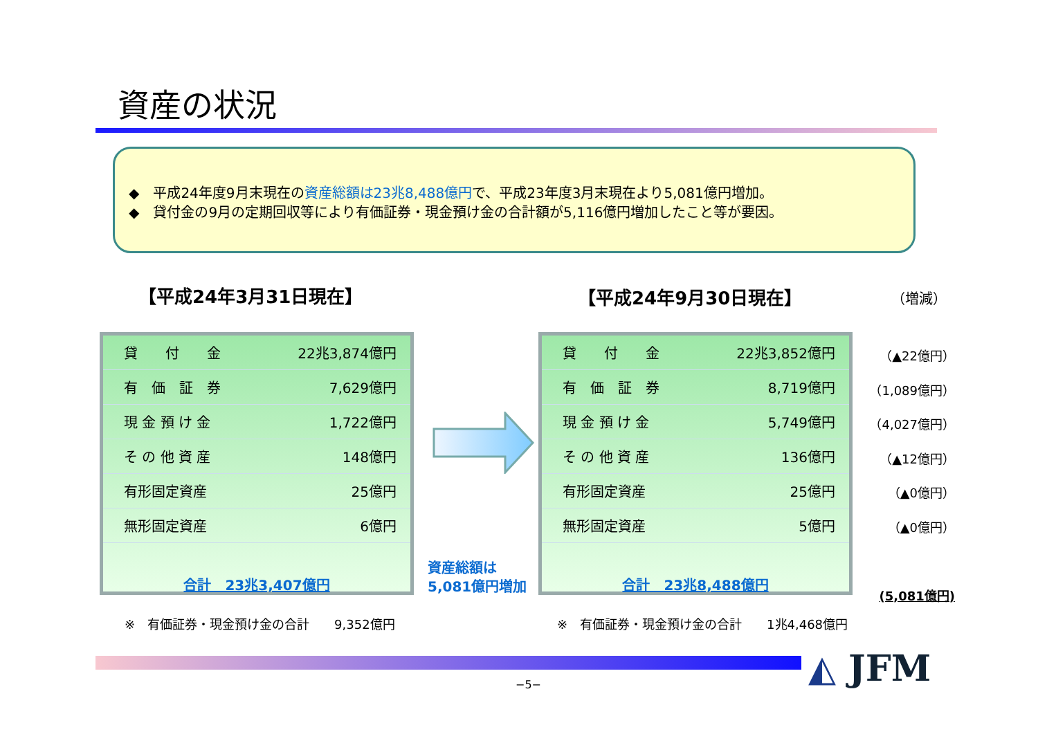資産の状況
◆　平成24年度9月末現在の資産総額は23兆8,488億円で、平成23年度3月末現在より5,081億円増加。
◆　貸付金の9月の定期回収等により有価証券・現金預け金の合計額が5,116億円増加したこと等が要因。
【平成24年3月31日現在】 【平成24年9月30日現在】 （増減）
| 貸 付 金 | 22兆3,874億円 |
| 有 価 証 券 | 7,629億円 |
| 現 金 預 け 金 | 1,722億円 |
| そ の 他 資 産 | 148億円 |
| 有形固定資産 | 25億円 |
| 無形固定資産 | 6億円 |
合計　23兆3,407億円
資産総額は
5,081億円増加
| 貸 付 金 | 22兆3,852億円 |
| 有 価 証 券 | 8,719億円 |
| 現 金 預 け 金 | 5,749億円 |
| そ の 他 資 産 | 136億円 |
| 有形固定資産 | 25億円 |
| 無形固定資産 | 5億円 |
合計　23兆8,488億円
（▲22億円）
（1,089億円）
（4,027億円）
（▲12億円）
（▲0億円）
（▲0億円）
(5,081億円)
※　有価証券・現金預け金の合計　　9,352億円
※　有価証券・現金預け金の合計　　1兆4,468億円
◭ JFM
−5−